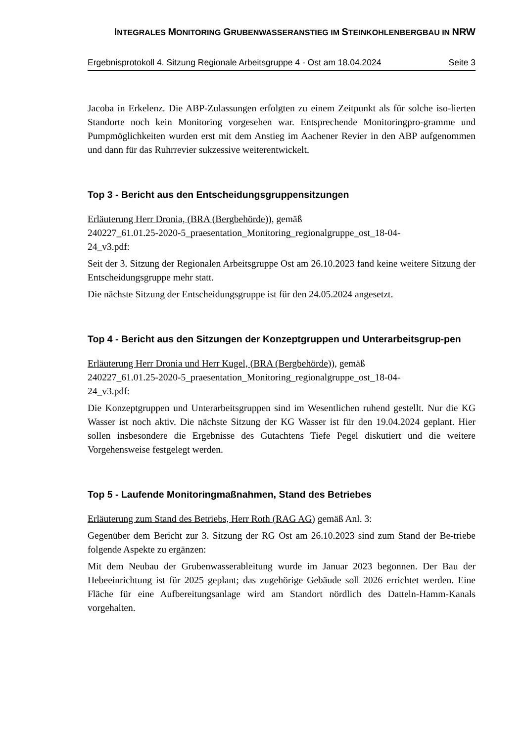INTEGRALES MONITORING GRUBENWASSERANSTIEG IM STEINKOHLENBERGBAU IN NRW
Ergebnisprotokoll 4. Sitzung Regionale Arbeitsgruppe 4 - Ost am 18.04.2024 Seite 3
Jacoba in Erkelenz. Die ABP-Zulassungen erfolgten zu einem Zeitpunkt als für solche iso-lierten Standorte noch kein Monitoring vorgesehen war. Entsprechende Monitoringpro-gramme und Pumpmöglichkeiten wurden erst mit dem Anstieg im Aachener Revier in den ABP aufgenommen und dann für das Ruhrrevier sukzessive weiterentwickelt.
Top 3 - Bericht aus den Entscheidungsgruppensitzungen
Erläuterung Herr Dronia, (BRA (Bergbehörde)), gemäß
240227_61.01.25-2020-5_praesentation_Monitoring_regionalgruppe_ost_18-04-
24_v3.pdf:
Seit der 3. Sitzung der Regionalen Arbeitsgruppe Ost am 26.10.2023 fand keine weitere Sitzung der Entscheidungsgruppe mehr statt.
Die nächste Sitzung der Entscheidungsgruppe ist für den 24.05.2024 angesetzt.
Top 4 - Bericht aus den Sitzungen der Konzeptgruppen und Unterarbeitsgrup-pen
Erläuterung Herr Dronia und Herr Kugel, (BRA (Bergbehörde)), gemäß
240227_61.01.25-2020-5_praesentation_Monitoring_regionalgruppe_ost_18-04-
24_v3.pdf:
Die Konzeptgruppen und Unterarbeitsgruppen sind im Wesentlichen ruhend gestellt. Nur die KG Wasser ist noch aktiv. Die nächste Sitzung der KG Wasser ist für den 19.04.2024 geplant. Hier sollen insbesondere die Ergebnisse des Gutachtens Tiefe Pegel diskutiert und die weitere Vorgehensweise festgelegt werden.
Top 5 - Laufende Monitoringmaßnahmen, Stand des Betriebes
Erläuterung zum Stand des Betriebs, Herr Roth (RAG AG) gemäß Anl. 3:
Gegenüber dem Bericht zur 3. Sitzung der RG Ost am 26.10.2023 sind zum Stand der Be-triebe folgende Aspekte zu ergänzen:
Mit dem Neubau der Grubenwasserableitung wurde im Januar 2023 begonnen. Der Bau der Hebeeinrichtung ist für 2025 geplant; das zugehörige Gebäude soll 2026 errichtet werden. Eine Fläche für eine Aufbereitungsanlage wird am Standort nördlich des Datteln-Hamm-Kanals vorgehalten.